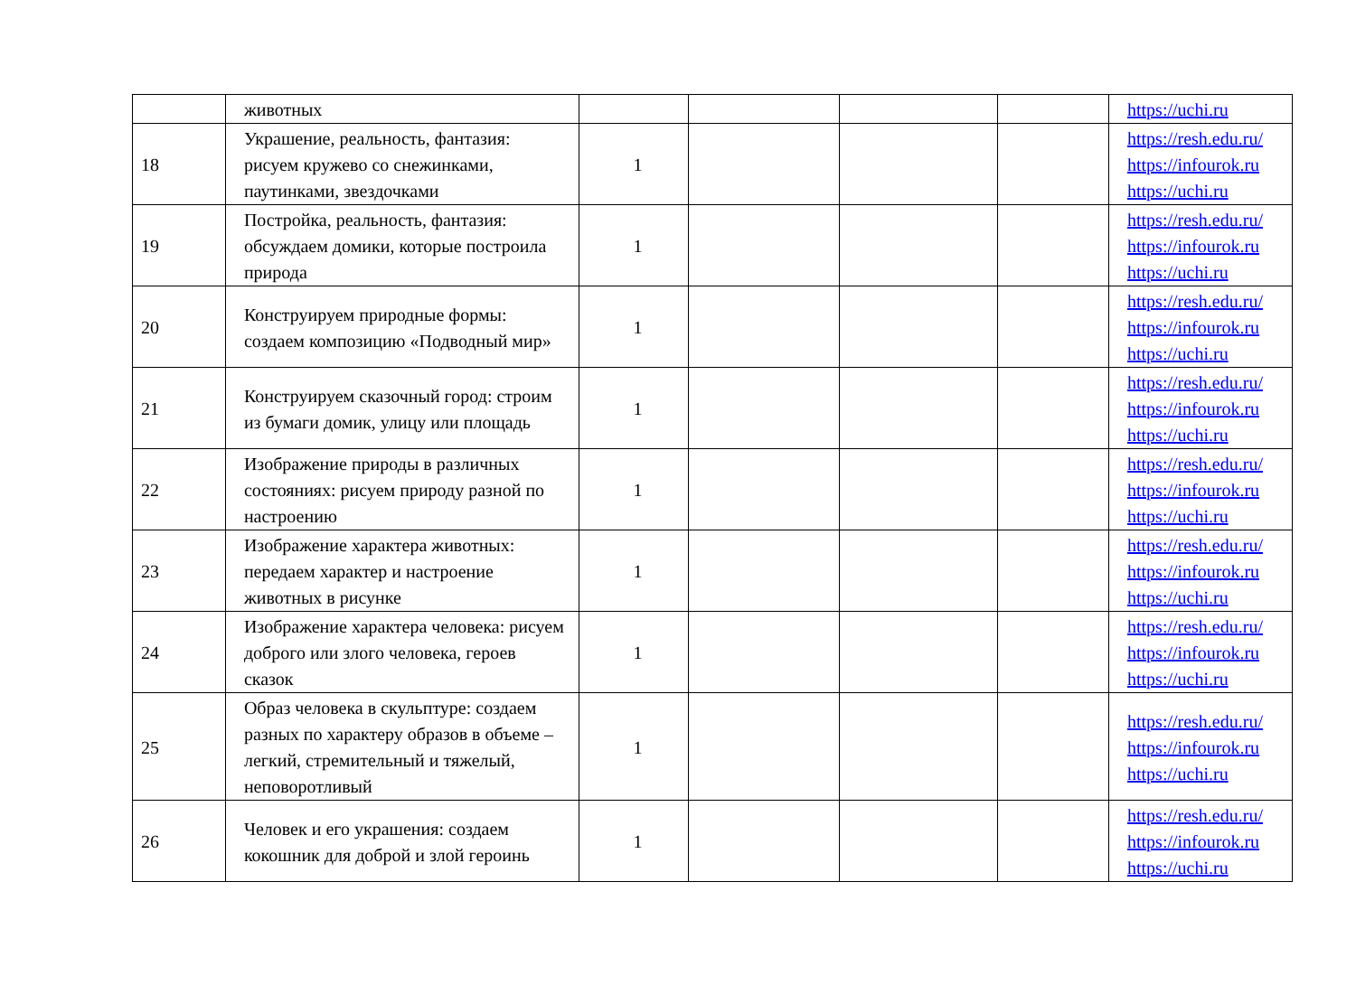| | животных | | | | | https://uchi.ru |
| 18 | Украшение, реальность, фантазия: рисуем кружево со снежинками, паутинками, звездочками | 1 | | | | https://resh.edu.ru/ https://infourok.ru https://uchi.ru |
| 19 | Постройка, реальность, фантазия: обсуждаем домики, которые построила природа | 1 | | | | https://resh.edu.ru/ https://infourok.ru https://uchi.ru |
| 20 | Конструируем природные формы: создаем композицию «Подводный мир» | 1 | | | | https://resh.edu.ru/ https://infourok.ru https://uchi.ru |
| 21 | Конструируем сказочный город: строим из бумаги домик, улицу или площадь | 1 | | | | https://resh.edu.ru/ https://infourok.ru https://uchi.ru |
| 22 | Изображение природы в различных состояниях: рисуем природу разной по настроению | 1 | | | | https://resh.edu.ru/ https://infourok.ru https://uchi.ru |
| 23 | Изображение характера животных: передаем характер и настроение животных в рисунке | 1 | | | | https://resh.edu.ru/ https://infourok.ru https://uchi.ru |
| 24 | Изображение характера человека: рисуем доброго или злого человека, героев сказок | 1 | | | | https://resh.edu.ru/ https://infourok.ru https://uchi.ru |
| 25 | Образ человека в скульптуре: создаем разных по характеру образов в объеме – легкий, стремительный и тяжелый, неповоротливый | 1 | | | | https://resh.edu.ru/ https://infourok.ru https://uchi.ru |
| 26 | Человек и его украшения: создаем кокошник для доброй и злой героинь | 1 | | | | https://resh.edu.ru/ https://infourok.ru https://uchi.ru |